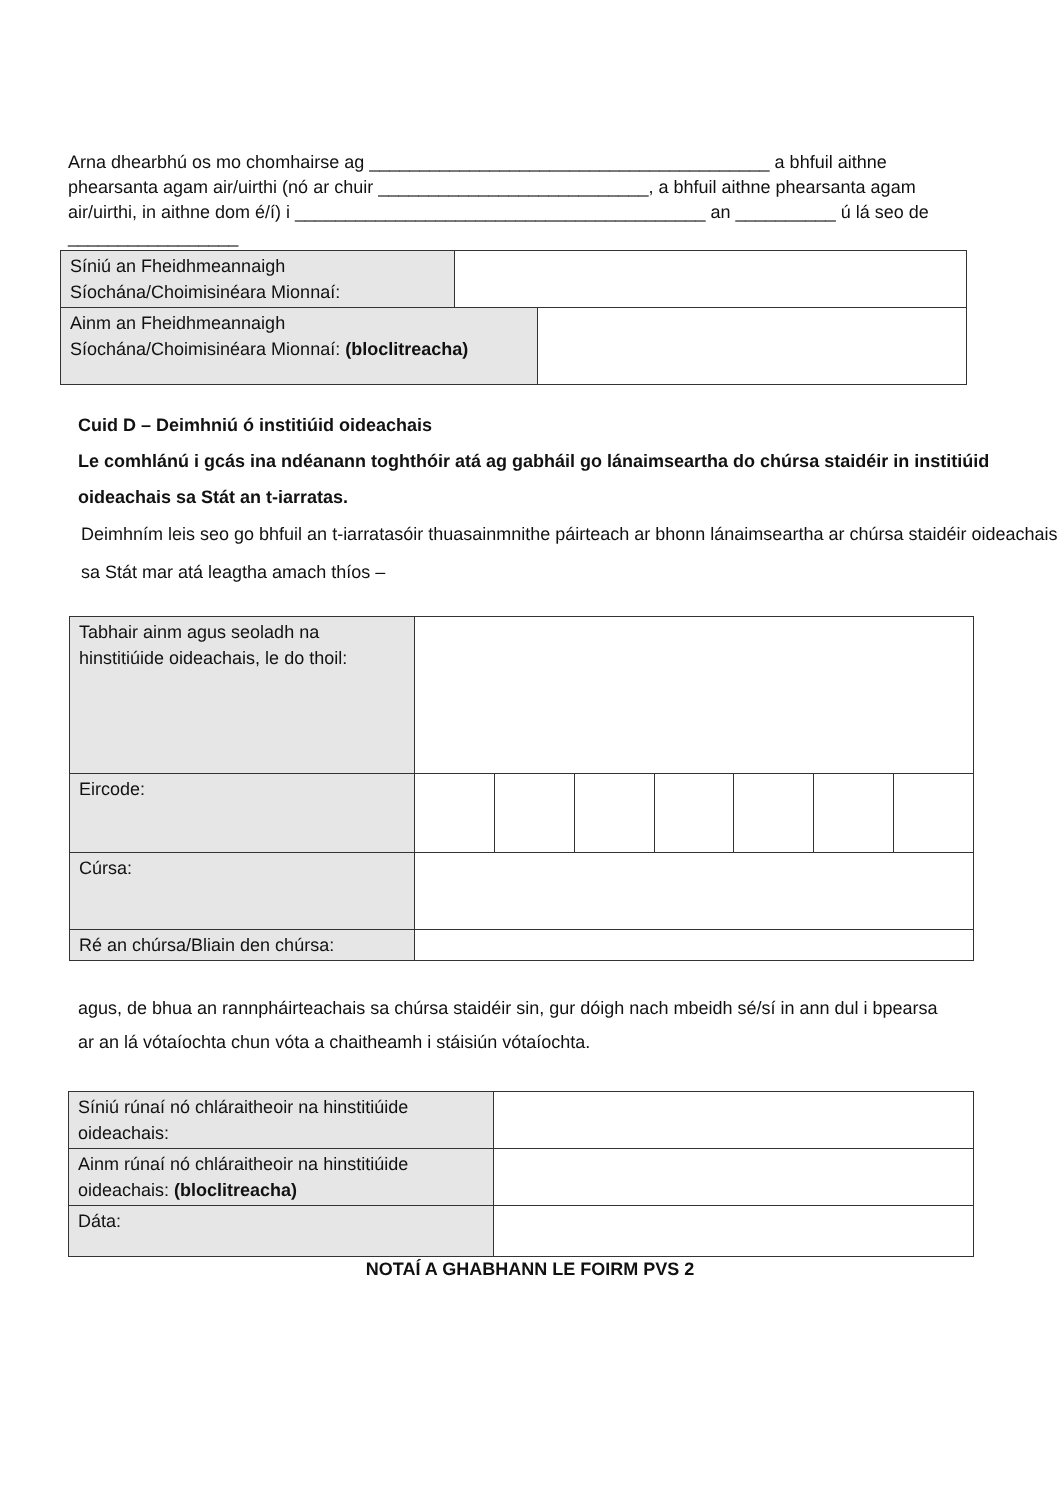Arna dhearbhú os mo chomhairse ag ________________________________________ a bhfuil aithne phearsanta agam air/uirthi (nó ar chuir ___________________________, a bhfuil aithne phearsanta agam air/uirthi, in aithne dom é/í) i _________________________________________ an __________ ú lá seo de _________________
| Síniú an Fheidhmeannaigh Síochána/Choimisinéara Mionnaí: | | |
| Ainm an Fheidhmeannaigh Síochána/Choimisinéara Mionnaí: (bloclitreacha) | | |
Cuid D – Deimhniú ó institiúid oideachais
Le comhlánú i gcás ina ndéanann toghthóir atá ag gabháil go lánaimseartha do chúrsa staidéir in institiúid oideachais sa Stát an t-iarratas.
Deimhním leis seo go bhfuil an t-iarratasóir thuasainmnithe páirteach ar bhonn lánaimseartha ar chúrsa staidéir oideachais sa Stát mar atá leagtha amach thíos –
| Tabhair ainm agus seoladh na hinstitiúide oideachais, le do thoil: | | | | | | | |
| Eircode: | | | | | | | |
| Cúrsa: | | | | | | | |
| Ré an chúrsa/Bliain den chúrsa: | | | | | | | |
agus, de bhua an rannpháirteachais sa chúrsa staidéir sin, gur dóigh nach mbeidh sé/sí in ann dul i bpearsa ar an lá vótaíochta chun vóta a chaitheamh i stáisiún vótaíochta.
| Síniú rúnaí nó chláraitheoir na hinstitiúide oideachais: | |
| Ainm rúnaí nó chláraitheoir na hinstitiúide oideachais: (bloclitreacha) | |
| Dáta: | |
NOTAÍ A GHABHANN LE FOIRM PVS 2